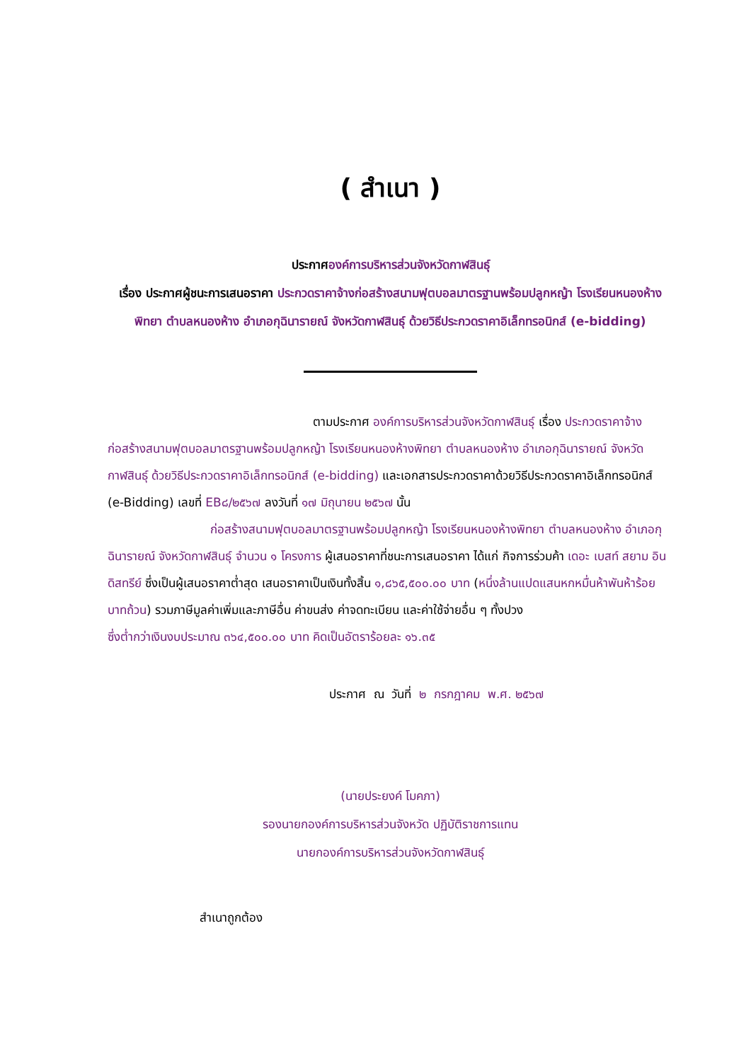( สำเนา )
ประกาศองค์การบริหารส่วนจังหวัดกาฬสินธุ์
เรื่อง ประกาศผู้ชนะการเสนอราคา ประกวดราคาจ้างก่อสร้างสนามฟุตบอลมาตรฐานพร้อมปลูกหญ้า โรงเรียนหนองห้างพิทยา ตำบลหนองห้าง อำเภอกุฉินารายณ์ จังหวัดกาฬสินธุ์ ด้วยวิธีประกวดราคาอิเล็กทรอนิกส์ (e-bidding)
ตามประกาศ องค์การบริหารส่วนจังหวัดกาฬสินธุ์ เรื่อง ประกวดราคาจ้างก่อสร้างสนามฟุตบอลมาตรฐานพร้อมปลูกหญ้า โรงเรียนหนองห้างพิทยา ตำบลหนองห้าง อำเภอกุฉินารายณ์ จังหวัดกาฬสินธุ์ ด้วยวิธีประกวดราคาอิเล็กทรอนิกส์ (e-bidding) และเอกสารประกวดราคาด้วยวิธีประกวดราคาอิเล็กทรอนิกส์ (e-Bidding) เลขที่ EB๘/๒๕๖๗ ลงวันที่ ๑๗ มิถุนายน ๒๕๖๗ นั้น
ก่อสร้างสนามฟุตบอลมาตรฐานพร้อมปลูกหญ้า โรงเรียนหนองห้างพิทยา ตำบลหนองห้าง อำเภอกุฉินารายณ์ จังหวัดกาฬสินธุ์ จำนวน ๑ โครงการ ผู้เสนอราคาที่ชนะการเสนอราคา ได้แก่ กิจการร่วมค้า เดอะ เบสท์ สยาม อินดิสทรีย์ ซึ่งเป็นผู้เสนอราคาต่ำสุด เสนอราคาเป็นเงินทั้งสิ้น ๑,๘๖๕,๕๐๐.๐๐ บาท (หนึ่งล้านแปดแสนหกหมื่นห้าพันห้าร้อยบาทถ้วน) รวมภาษีมูลค่าเพิ่มและภาษีอื่น ค่าขนส่ง ค่าจดทะเบียน และค่าใช้จ่ายอื่น ๆ ทั้งปวง
ซึ่งต่ำกว่าเงินงบประมาณ ๓๖๔,๕๐๐.๐๐ บาท คิดเป็นอัตราร้อยละ ๑๖.๓๕
ประกาศ ณ วันที่ ๒ กรกฎาคม พ.ศ. ๒๕๖๗
(นายประยงค์ โมคภา)
รองนายกองค์การบริหารส่วนจังหวัด ปฏิบัติราชการแทน
นายกองค์การบริหารส่วนจังหวัดกาฬสินธุ์
สำเนาถูกต้อง